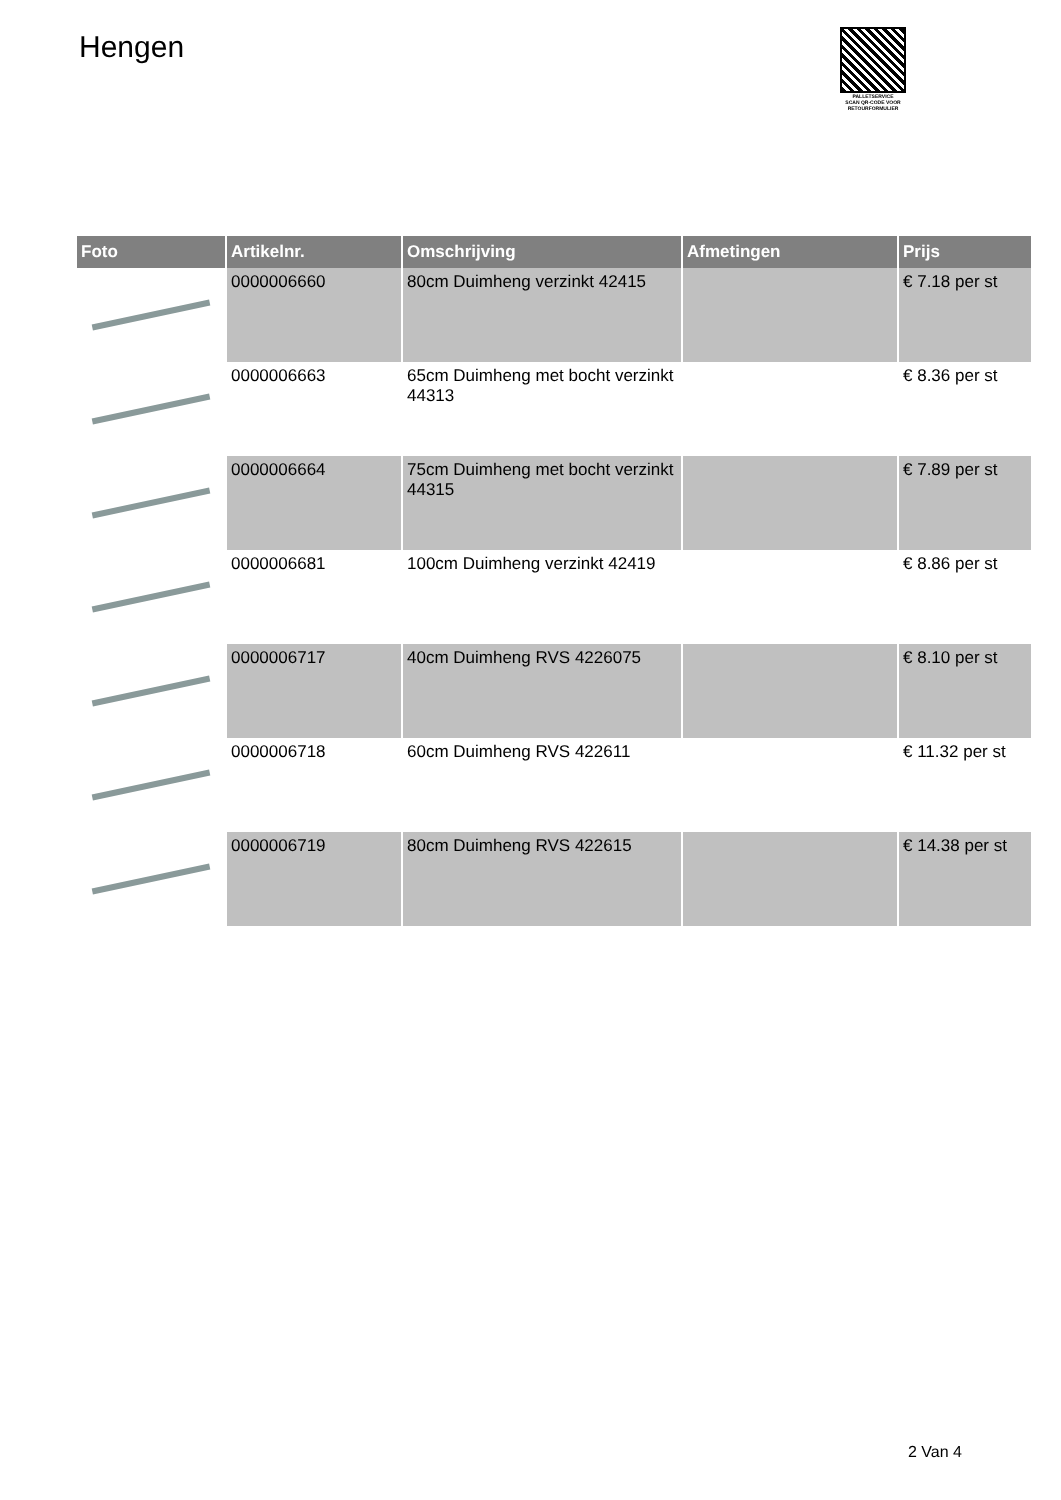Hengen
PALLETSERVICE
SCAN QR-CODE VOOR RETOURFORMULIER
| Foto | Artikelnr. | Omschrijving | Afmetingen | Prijs |
| --- | --- | --- | --- | --- |
| | 0000006660 | 80cm Duimheng verzinkt 42415 | | € 7.18 per st |
| | 0000006663 | 65cm Duimheng met bocht verzinkt 44313 | | € 8.36 per st |
| | 0000006664 | 75cm Duimheng met bocht verzinkt 44315 | | € 7.89 per st |
| | 0000006681 | 100cm Duimheng verzinkt 42419 | | € 8.86 per st |
| | 0000006717 | 40cm Duimheng RVS 4226075 | | € 8.10 per st |
| | 0000006718 | 60cm Duimheng RVS 422611 | | € 11.32 per st |
| | 0000006719 | 80cm Duimheng RVS 422615 | | € 14.38 per st |
2 Van 4